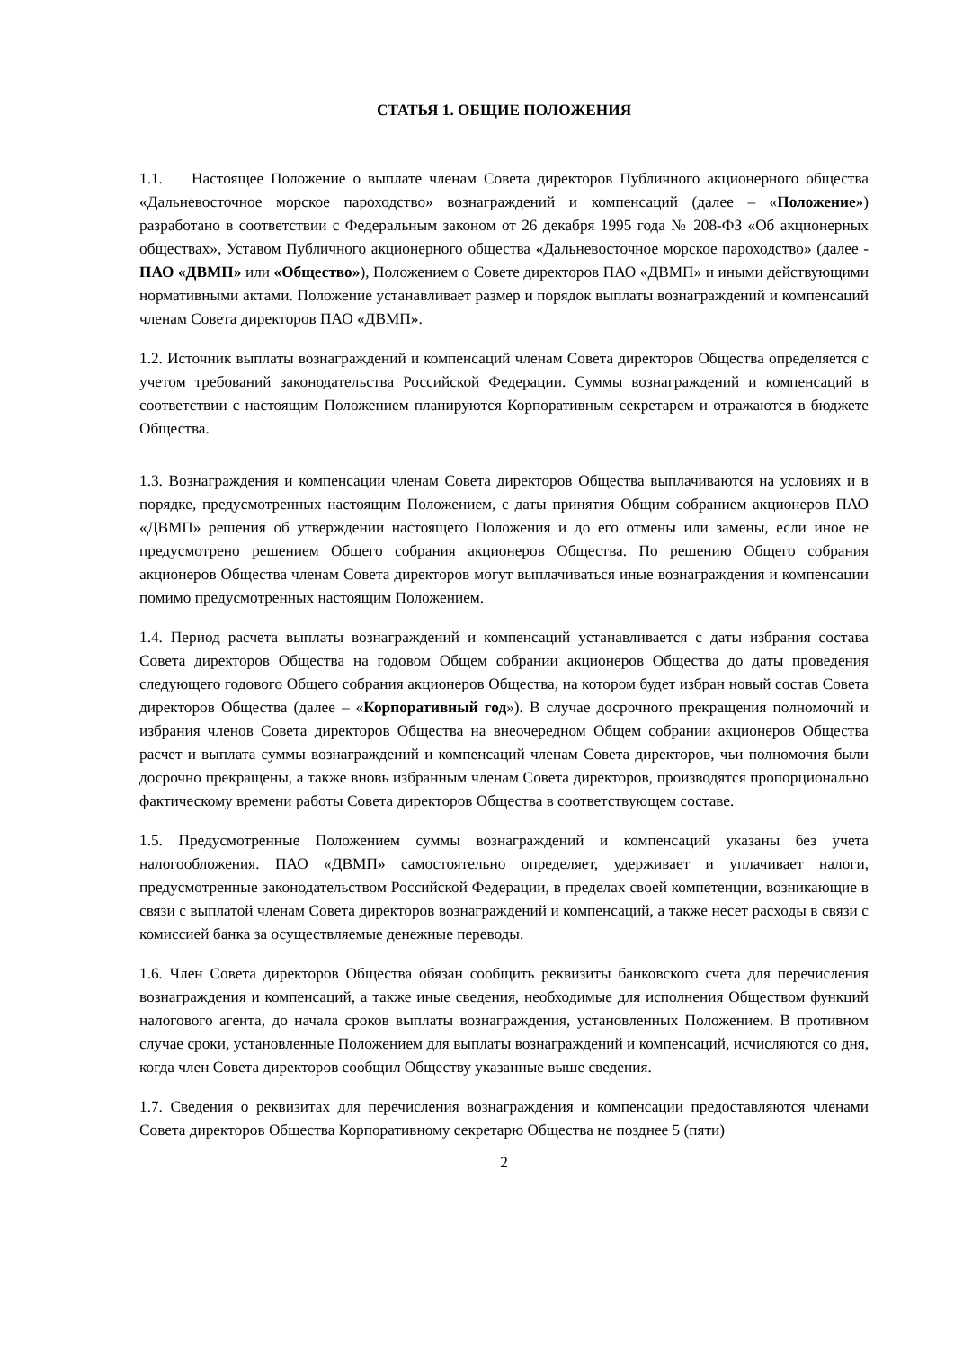СТАТЬЯ 1. ОБЩИЕ ПОЛОЖЕНИЯ
1.1. Настоящее Положение о выплате членам Совета директоров Публичного акционерного общества «Дальневосточное морское пароходство» вознаграждений и компенсаций (далее – «Положение») разработано в соответствии с Федеральным законом от 26 декабря 1995 года № 208-ФЗ «Об акционерных обществах», Уставом Публичного акционерного общества «Дальневосточное морское пароходство» (далее - ПАО «ДВМП» или «Общество»), Положением о Совете директоров ПАО «ДВМП» и иными действующими нормативными актами. Положение устанавливает размер и порядок выплаты вознаграждений и компенсаций членам Совета директоров ПАО «ДВМП».
1.2. Источник выплаты вознаграждений и компенсаций членам Совета директоров Общества определяется с учетом требований законодательства Российской Федерации. Суммы вознаграждений и компенсаций в соответствии с настоящим Положением планируются Корпоративным секретарем и отражаются в бюджете Общества.
1.3. Вознаграждения и компенсации членам Совета директоров Общества выплачиваются на условиях и в порядке, предусмотренных настоящим Положением, с даты принятия Общим собранием акционеров ПАО «ДВМП» решения об утверждении настоящего Положения и до его отмены или замены, если иное не предусмотрено решением Общего собрания акционеров Общества. По решению Общего собрания акционеров Общества членам Совета директоров могут выплачиваться иные вознаграждения и компенсации помимо предусмотренных настоящим Положением.
1.4. Период расчета выплаты вознаграждений и компенсаций устанавливается с даты избрания состава Совета директоров Общества на годовом Общем собрании акционеров Общества до даты проведения следующего годового Общего собрания акционеров Общества, на котором будет избран новый состав Совета директоров Общества (далее – «Корпоративный год»). В случае досрочного прекращения полномочий и избрания членов Совета директоров Общества на внеочередном Общем собрании акционеров Общества расчет и выплата суммы вознаграждений и компенсаций членам Совета директоров, чьи полномочия были досрочно прекращены, а также вновь избранным членам Совета директоров, производятся пропорционально фактическому времени работы Совета директоров Общества в соответствующем составе.
1.5. Предусмотренные Положением суммы вознаграждений и компенсаций указаны без учета налогообложения. ПАО «ДВМП» самостоятельно определяет, удерживает и уплачивает налоги, предусмотренные законодательством Российской Федерации, в пределах своей компетенции, возникающие в связи с выплатой членам Совета директоров вознаграждений и компенсаций, а также несет расходы в связи с комиссией банка за осуществляемые денежные переводы.
1.6. Член Совета директоров Общества обязан сообщить реквизиты банковского счета для перечисления вознаграждения и компенсаций, а также иные сведения, необходимые для исполнения Обществом функций налогового агента, до начала сроков выплаты вознаграждения, установленных Положением. В противном случае сроки, установленные Положением для выплаты вознаграждений и компенсаций, исчисляются со дня, когда член Совета директоров сообщил Обществу указанные выше сведения.
1.7. Сведения о реквизитах для перечисления вознаграждения и компенсации предоставляются членами Совета директоров Общества Корпоративному секретарю Общества не позднее 5 (пяти)
2